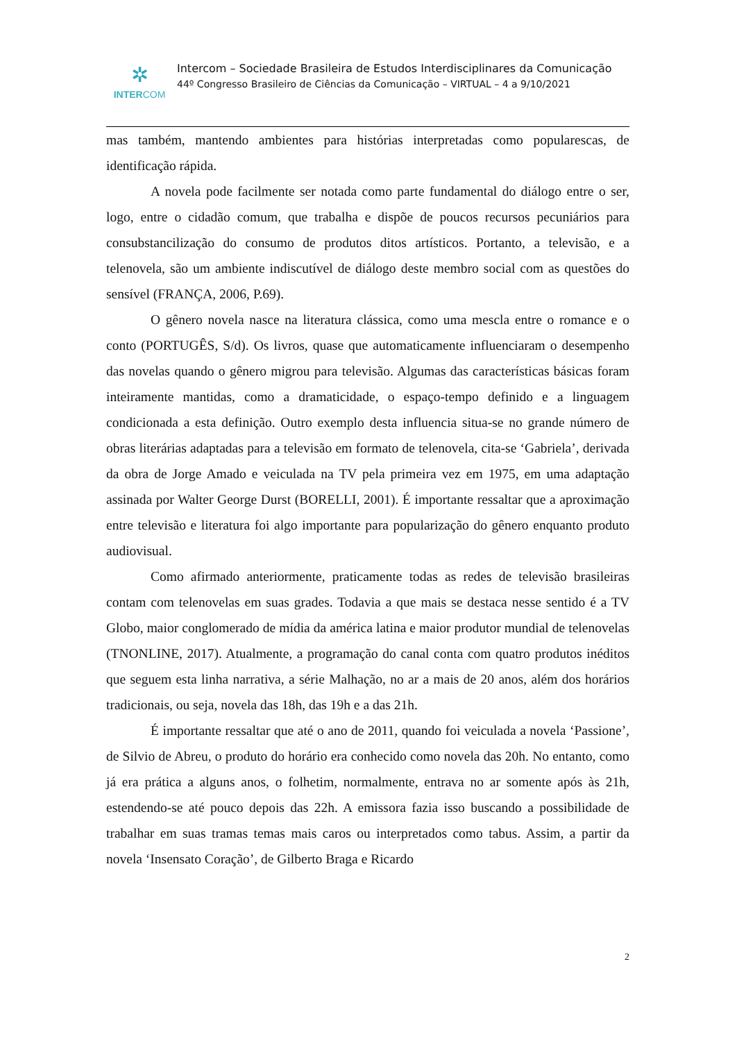✲
INTERCOM
Intercom – Sociedade Brasileira de Estudos Interdisciplinares da Comunicação
44º Congresso Brasileiro de Ciências da Comunicação – VIRTUAL – 4 a 9/10/2021
mas também, mantendo ambientes para histórias interpretadas como popularescas, de identificação rápida.
A novela pode facilmente ser notada como parte fundamental do diálogo entre o ser, logo, entre o cidadão comum, que trabalha e dispõe de poucos recursos pecuniários para consubstancilização do consumo de produtos ditos artísticos. Portanto, a televisão, e a telenovela, são um ambiente indiscutível de diálogo deste membro social com as questões do sensível (FRANÇA, 2006, P.69).
O gênero novela nasce na literatura clássica, como uma mescla entre o romance e o conto (PORTUGÊS, S/d). Os livros, quase que automaticamente influenciaram o desempenho das novelas quando o gênero migrou para televisão. Algumas das características básicas foram inteiramente mantidas, como a dramaticidade, o espaço-tempo definido e a linguagem condicionada a esta definição. Outro exemplo desta influencia situa-se no grande número de obras literárias adaptadas para a televisão em formato de telenovela, cita-se ‘Gabriela’, derivada da obra de Jorge Amado e veiculada na TV pela primeira vez em 1975, em uma adaptação assinada por Walter George Durst (BORELLI, 2001). É importante ressaltar que a aproximação entre televisão e literatura foi algo importante para popularização do gênero enquanto produto audiovisual.
Como afirmado anteriormente, praticamente todas as redes de televisão brasileiras contam com telenovelas em suas grades. Todavia a que mais se destaca nesse sentido é a TV Globo, maior conglomerado de mídia da américa latina e maior produtor mundial de telenovelas (TNONLINE, 2017). Atualmente, a programação do canal conta com quatro produtos inéditos que seguem esta linha narrativa, a série Malhação, no ar a mais de 20 anos, além dos horários tradicionais, ou seja, novela das 18h, das 19h e a das 21h.
É importante ressaltar que até o ano de 2011, quando foi veiculada a novela ‘Passione’, de Silvio de Abreu, o produto do horário era conhecido como novela das 20h. No entanto, como já era prática a alguns anos, o folhetim, normalmente, entrava no ar somente após às 21h, estendendo-se até pouco depois das 22h. A emissora fazia isso buscando a possibilidade de trabalhar em suas tramas temas mais caros ou interpretados como tabus. Assim, a partir da novela ‘Insensato Coração’, de Gilberto Braga e Ricardo
2